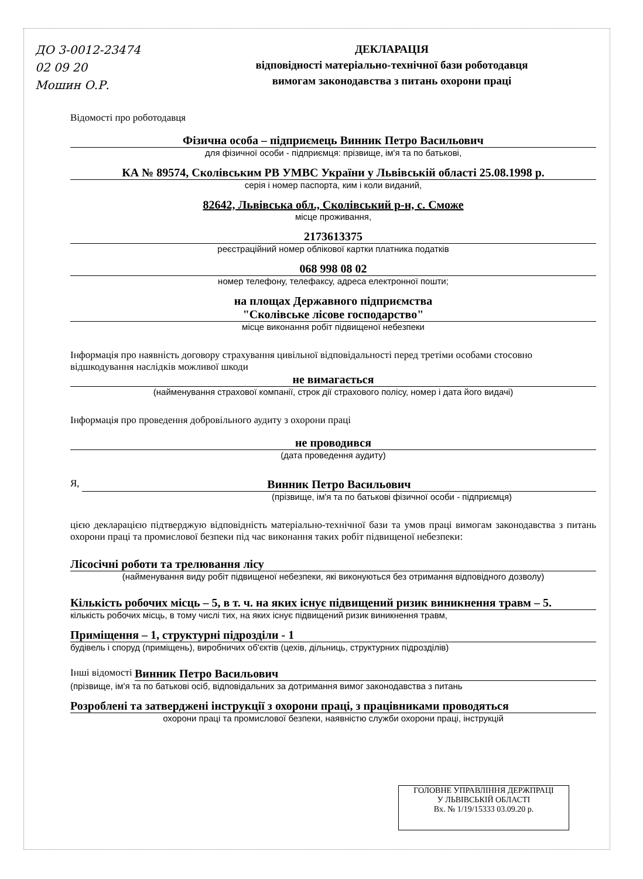ДО 3-0012-23474
02 09 20
Мошин О.Р.
ДЕКЛАРАЦІЯ
відповідності матеріально-технічної бази роботодавця
вимогам законодавства з питань охорони праці
Відомості про роботодавця
Фізична особа – підприємець Винник Петро Васильович
для фізичної особи - підприємця: прізвище, ім'я та по батькові,
КА № 89574, Сколівським РВ УМВС України у Львівській області 25.08.1998 р.
серія і номер паспорта, ким і коли виданий,
82642, Львівська обл., Сколівський р-н, с. Сможе
місце проживання,
2173613375
реєстраційний номер облікової картки платника податків
068 998 08 02
номер телефону, телефаксу, адреса електронної пошти;
на площах Державного підприємства
"Сколівське лісове господарство"
місце виконання робіт підвищеної небезпеки
Інформація про наявність договору страхування цивільної відповідальності перед третіми особами стосовно відшкодування наслідків можливої шкоди
не вимагається
(найменування страхової компанії, строк дії страхового полісу, номер і дата його видачі)
Інформація про проведення добровільного аудиту з охорони праці
не проводився
(дата проведення аудиту)
Я, Винник Петро Васильович
(прізвище, ім'я та по батькові фізичної особи - підприємця)
цією декларацією підтверджую відповідність матеріально-технічної бази та умов праці вимогам законодавства з питань охорони праці та промислової безпеки під час виконання таких робіт підвищеної небезпеки:
Лісосічні роботи та трелювання лісу
(найменування виду робіт підвищеної небезпеки, які виконуються без отримання відповідного дозволу)
Кількість робочих місць – 5, в т. ч. на яких існує підвищений ризик виникнення травм – 5.
кількість робочих місць, в тому числі тих, на яких існує підвищений ризик виникнення травм,
Приміщення – 1, структурні підрозділи - 1
будівель і споруд (приміщень), виробничих об'єктів (цехів, дільниць, структурних підрозділів)
Інші відомості Винник Петро Васильович
(прізвище, ім'я та по батькові осіб, відповідальних за дотримання вимог законодавства з питань
Розроблені та затверджені інструкції з охорони праці, з працівниками проводяться
охорони праці та промислової безпеки, наявністю служби охорони праці, інструкцій
ГОЛОВНЕ УПРАВЛІННЯ ДЕРЖПРАЦІ
У ЛЬВІВСЬКІЙ ОБЛАСТІ
Вх. № 1/19/15333 03.09.20 р.